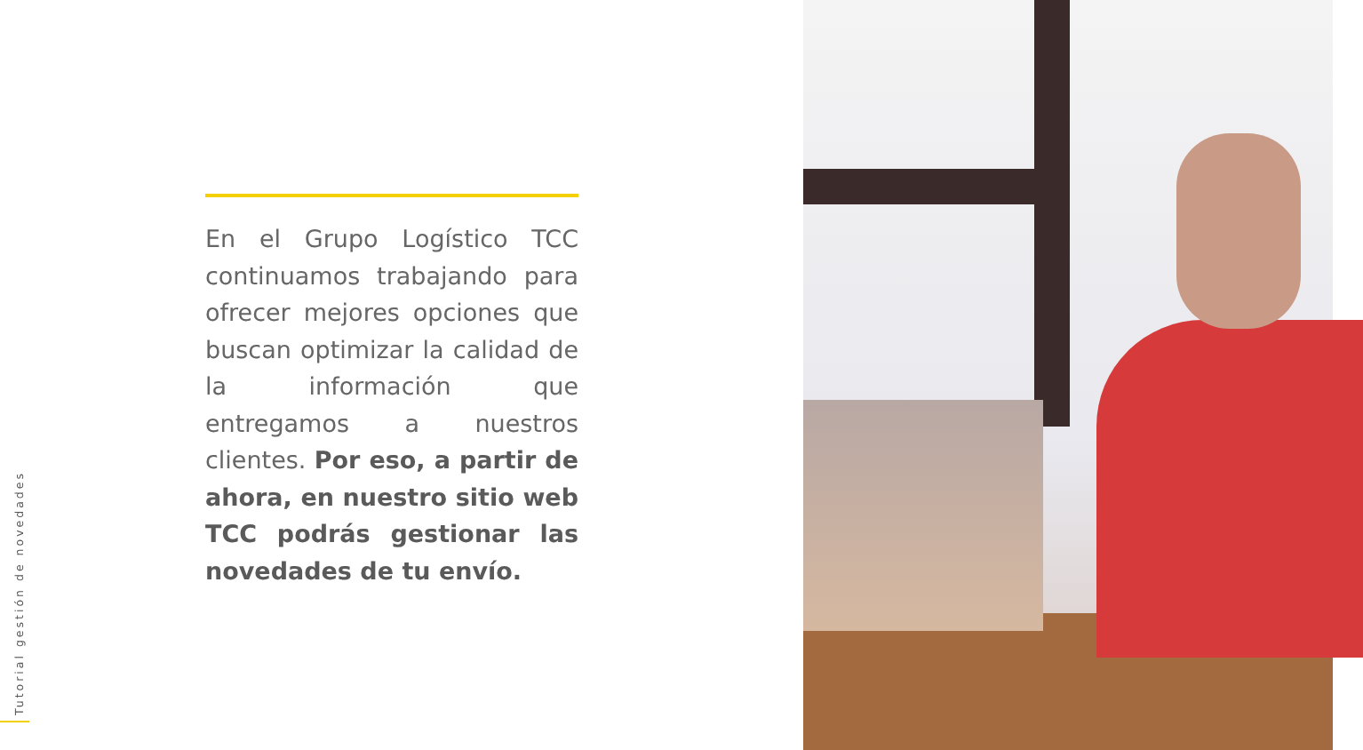En el Grupo Logístico TCC continuamos trabajando para ofrecer mejores opciones que buscan optimizar la calidad de la información que entregamos a nuestros clientes. Por eso, a partir de ahora, en nuestro sitio web TCC podrás gestionar las novedades de tu envío.
Tutorial gestión de novedades